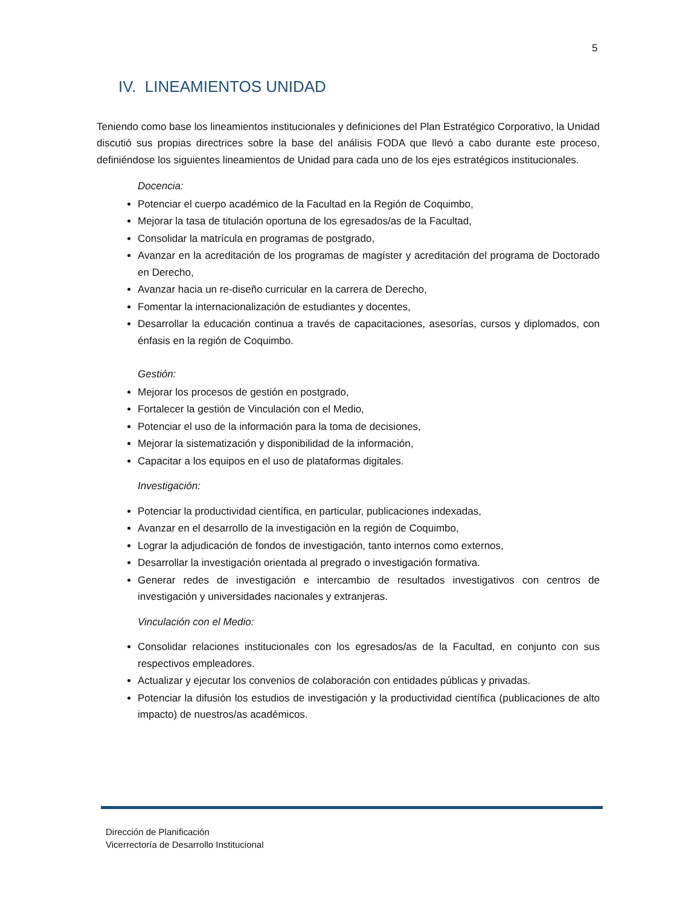5
IV. LINEAMIENTOS UNIDAD
Teniendo como base los lineamientos institucionales y definiciones del Plan Estratégico Corporativo, la Unidad discutió sus propias directrices sobre la base del análisis FODA que llevó a cabo durante este proceso, definiéndose los siguientes lineamientos de Unidad para cada uno de los ejes estratégicos institucionales.
Docencia:
Potenciar el cuerpo académico de la Facultad en la Región de Coquimbo,
Mejorar la tasa de titulación oportuna de los egresados/as de la Facultad,
Consolidar la matrícula en programas de postgrado,
Avanzar en la acreditación de los programas de magíster y acreditación del programa de Doctorado en Derecho,
Avanzar hacia un re-diseño curricular en la carrera de Derecho,
Fomentar la internacionalización de estudiantes y docentes,
Desarrollar la educación continua a través de capacitaciones, asesorías, cursos y diplomados, con énfasis en la región de Coquimbo.
Gestión:
Mejorar los procesos de gestión en postgrado,
Fortalecer la gestión de Vinculación con el Medio,
Potenciar el uso de la información para la toma de decisiones,
Mejorar la sistematización y disponibilidad de la información,
Capacitar a los equipos en el uso de plataformas digitales.
Investigación:
Potenciar la productividad científica, en particular, publicaciones indexadas,
Avanzar en el desarrollo de la investigación en la región de Coquimbo,
Lograr la adjudicación de fondos de investigación, tanto internos como externos,
Desarrollar la investigación orientada al pregrado o investigación formativa.
Generar redes de investigación e intercambio de resultados investigativos con centros de investigación y universidades nacionales y extranjeras.
Vinculación con el Medio:
Consolidar relaciones institucionales con los egresados/as de la Facultad, en conjunto con sus respectivos empleadores.
Actualizar y ejecutar los convenios de colaboración con entidades públicas y privadas.
Potenciar la difusión los estudios de investigación y la productividad científica (publicaciones de alto impacto) de nuestros/as académicos.
Dirección de Planificación
Vicerrectoría de Desarrollo Institucional